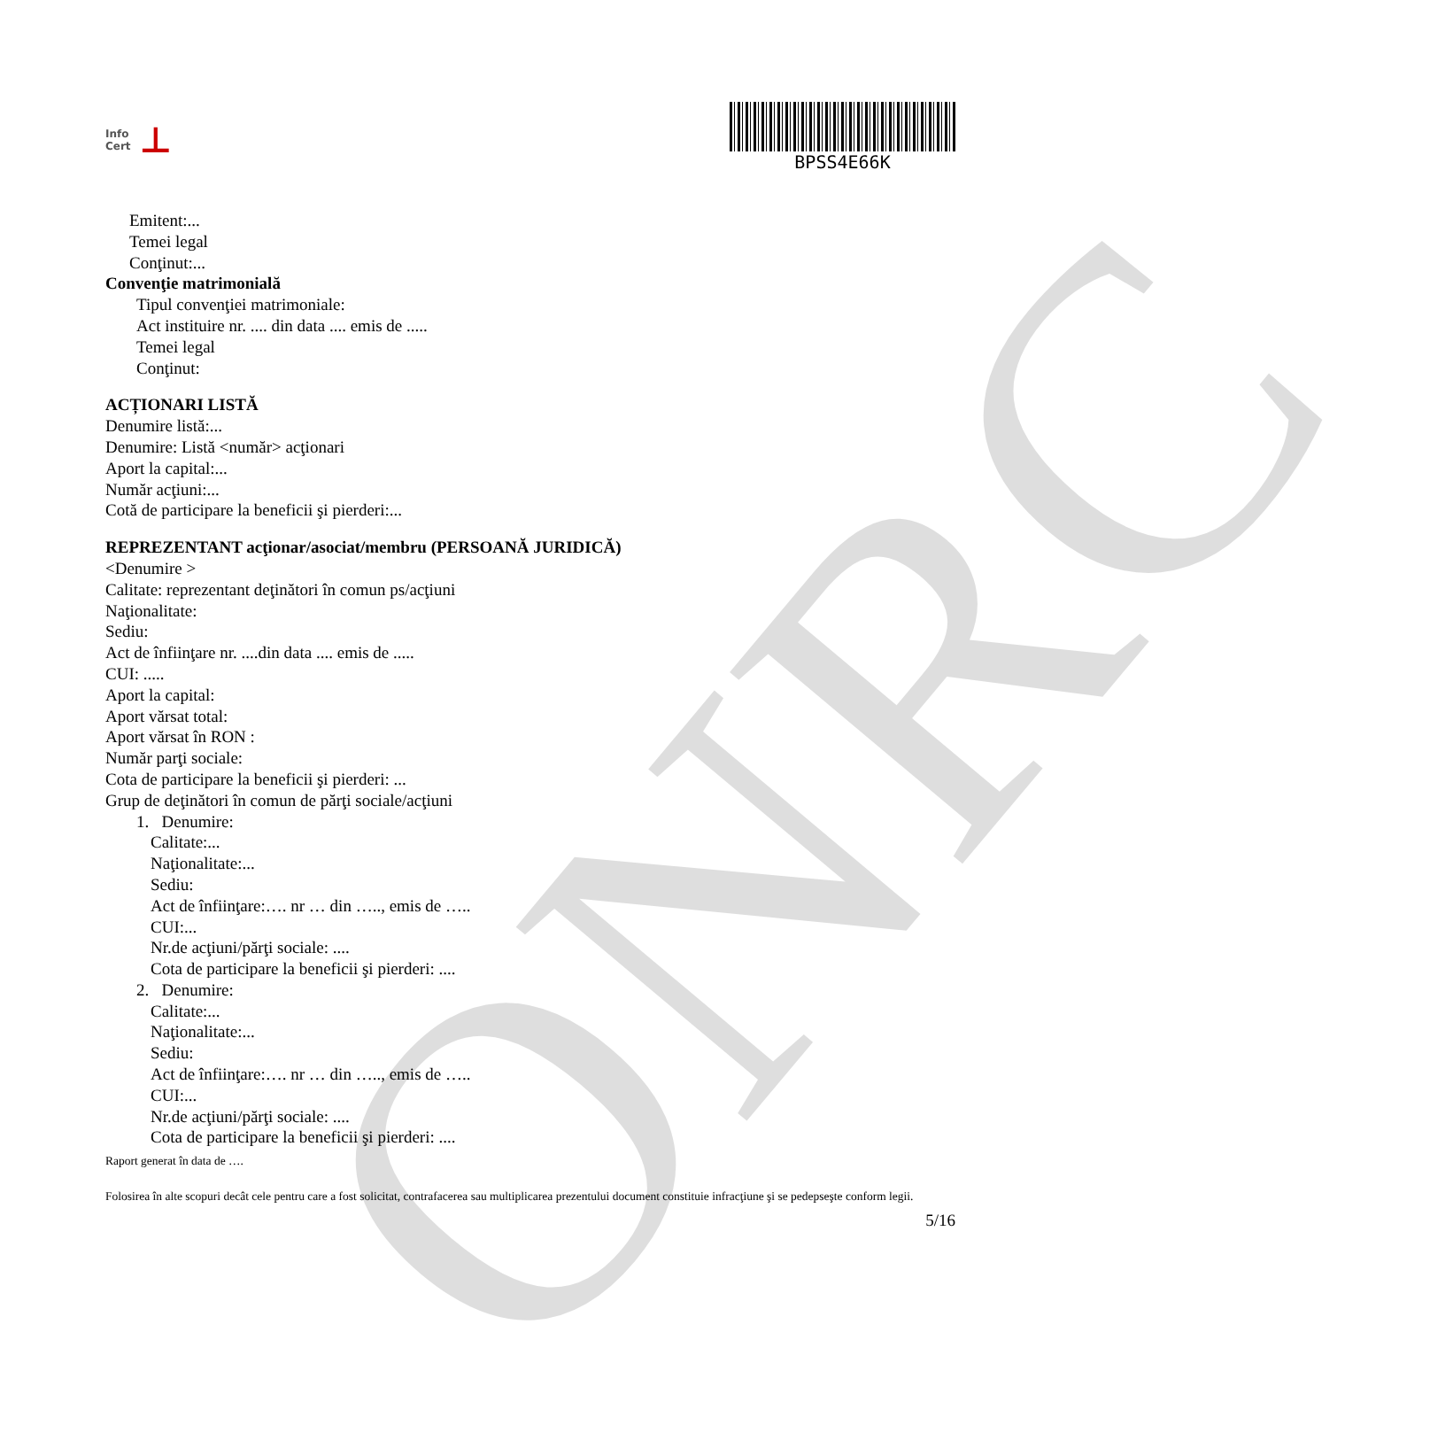ONRC
Info
Cert ⊥
BPSS4E66K
Emitent:...
Temei legal
Conţinut:...
Convenţie matrimonială
Tipul convenţiei matrimoniale:
Act instituire nr. .... din data .... emis de .....
Temei legal
Conţinut:
ACȚIONARI LISTĂ
Denumire listă:...
Denumire: Listă <număr> acţionari
Aport la capital:...
Număr acţiuni:...
Cotă de participare la beneficii şi pierderi:...
REPREZENTANT acţionar/asociat/membru (PERSOANĂ JURIDICĂ)
<Denumire >
Calitate: reprezentant deţinători în comun ps/acţiuni
Naţionalitate:
Sediu:
Act de înfiinţare nr. ....din data .... emis de .....
CUI: .....
Aport la capital:
Aport vărsat total:
Aport vărsat în RON :
Număr parţi sociale:
Cota de participare la beneficii şi pierderi: ...
Grup de deţinători în comun de părţi sociale/acţiuni
1. Denumire:
Calitate:...
Naţionalitate:...
Sediu:
Act de înfiinţare:…. nr … din ….., emis de …..
CUI:...
Nr.de acţiuni/părţi sociale: ....
Cota de participare la beneficii şi pierderi: ....
2. Denumire:
Calitate:...
Naţionalitate:...
Sediu:
Act de înfiinţare:…. nr … din ….., emis de …..
CUI:...
Nr.de acţiuni/părţi sociale: ....
Cota de participare la beneficii şi pierderi: ....
Raport generat în data de ….
Folosirea în alte scopuri decât cele pentru care a fost solicitat, contrafacerea sau multiplicarea prezentului document constituie infracţiune şi se pedepseşte conform legii.
5/16